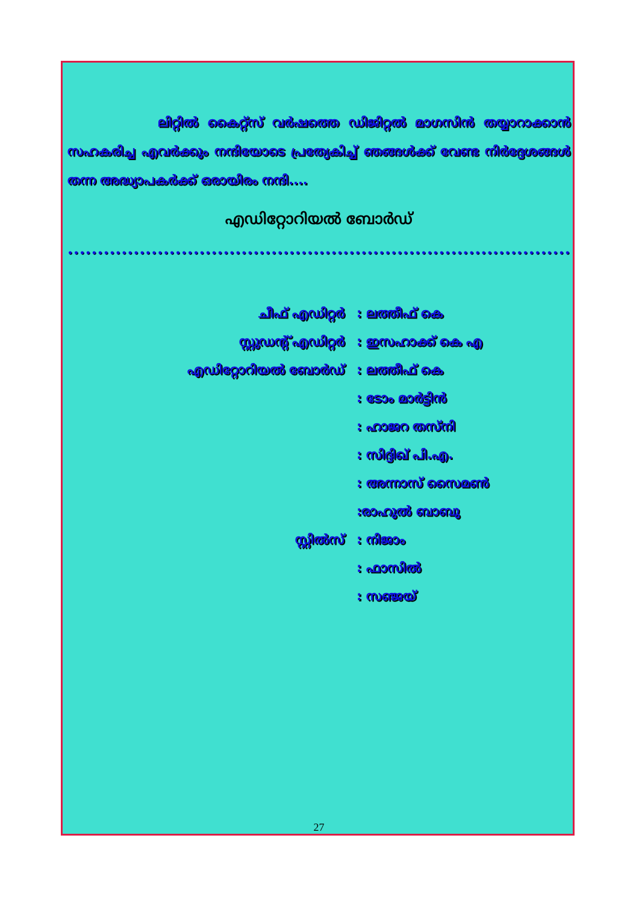ലിറ്റിൽ കൈറ്റ്സ് വർഷത്തെ ഡിജിറ്റൽ മാഗസിൻ തയ്യാറാക്കാൻ സഹകരിച്ച എവർക്കും നന്ദിയോടെ പ്രത്യേകിച്ച് ഞങ്ങൾക്ക് വേണ്ട നിർദ്ദേശങ്ങൾ തന്ന അദ്ധ്യാപകർക്ക് ഒരായിരം നന്ദി....
എഡിറ്റോറിയൽ ബോർഡ്
••••••••••••••••••••••••••••••••••••••••••••••••••••••••••••••••••••••••••••••••••••••••••
| ചീഫ് എഡിറ്റർ | : ലത്തീഫ് കെ |
| സ്റ്റുഡന്റ് എഡിറ്റർ | : ഇസഹാക്ക് കെ എ |
| എഡിറ്റോറിയൽ ബോർഡ് | : ലത്തീഫ് കെ |
| | : ടോം മാർട്ടിൻ |
| | : ഹാജറ തസ്നി |
| | : സിദ്ദിഖ് പി.എ. |
| | : അന്നാസ് സൈമൺ |
| | :രാഹുൽ ബാബു |
| സ്റ്റിൽസ് | : നിജാം |
| | : ഫാസിൽ |
| | : സഞ്ജയ് |
27